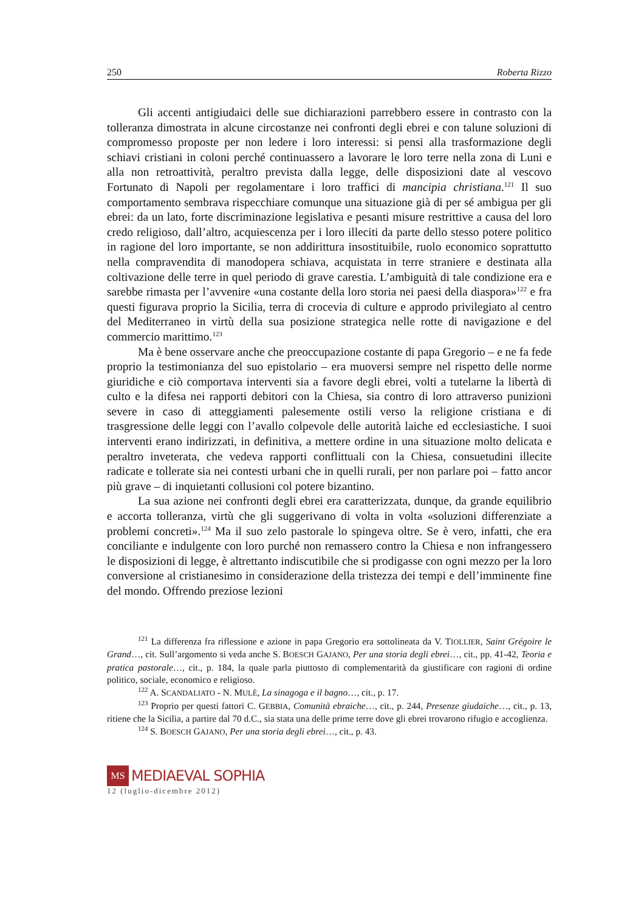250 Roberta Rizzo
Gli accenti antigiudaici delle sue dichiarazioni parrebbero essere in contrasto con la tolleranza dimostrata in alcune circostanze nei confronti degli ebrei e con talune soluzioni di compromesso proposte per non ledere i loro interessi: si pensi alla trasformazione degli schiavi cristiani in coloni perché continuassero a lavorare le loro terre nella zona di Luni e alla non retroattività, peraltro prevista dalla legge, delle disposizioni date al vescovo Fortunato di Napoli per regolamentare i loro traffici di mancipia christiana.<sup>121</sup> Il suo comportamento sembrava rispecchiare comunque una situazione già di per sé ambigua per gli ebrei: da un lato, forte discriminazione legislativa e pesanti misure restrittive a causa del loro credo religioso, dall’altro, acquiescenza per i loro illeciti da parte dello stesso potere politico in ragione del loro importante, se non addirittura insostituibile, ruolo economico soprattutto nella compravendita di manodopera schiava, acquistata in terre straniere e destinata alla coltivazione delle terre in quel periodo di grave carestia. L’ambiguità di tale condizione era e sarebbe rimasta per l’avvenire «una costante della loro storia nei paesi della diaspora»<sup>122</sup> e fra questi figurava proprio la Sicilia, terra di crocevia di culture e approdo privilegiato al centro del Mediterraneo in virtù della sua posizione strategica nelle rotte di navigazione e del commercio marittimo.<sup>123</sup>
Ma è bene osservare anche che preoccupazione costante di papa Gregorio – e ne fa fede proprio la testimonianza del suo epistolario – era muoversi sempre nel rispetto delle norme giuridiche e ciò comportava interventi sia a favore degli ebrei, volti a tutelarne la libertà di culto e la difesa nei rapporti debitori con la Chiesa, sia contro di loro attraverso punizioni severe in caso di atteggiamenti palesemente ostili verso la religione cristiana e di trasgressione delle leggi con l’avallo colpevole delle autorità laiche ed ecclesiastiche. I suoi interventi erano indirizzati, in definitiva, a mettere ordine in una situazione molto delicata e peraltro inveterata, che vedeva rapporti conflittuali con la Chiesa, consuetudini illecite radicate e tollerate sia nei contesti urbani che in quelli rurali, per non parlare poi – fatto ancor più grave – di inquietanti collusioni col potere bizantino.
La sua azione nei confronti degli ebrei era caratterizzata, dunque, da grande equilibrio e accorta tolleranza, virtù che gli suggerivano di volta in volta «soluzioni differenziate a problemi concreti».<sup>124</sup> Ma il suo zelo pastorale lo spingeva oltre. Se è vero, infatti, che era conciliante e indulgente con loro purché non remassero contro la Chiesa e non infrangessero le disposizioni di legge, è altrettanto indiscutibile che si prodigasse con ogni mezzo per la loro conversione al cristianesimo in considerazione della tristezza dei tempi e dell’imminente fine del mondo. Offrendo preziose lezioni
<sup>121</sup> La differenza fra riflessione e azione in papa Gregorio era sottolineata da V. TIOLLIER, Saint Grégoire le Grand…, cit. Sull’argomento si veda anche S. BOESCH GAJANO, Per una storia degli ebrei…, cit., pp. 41-42, Teoria e pratica pastorale…, cit., p. 184, la quale parla piuttosto di complementarità da giustificare con ragioni di ordine politico, sociale, economico e religioso.
<sup>122</sup> A. SCANDALIATO - N. MULÈ, La sinagoga e il bagno…, cit., p. 17.
<sup>123</sup> Proprio per questi fattori C. GEBBIA, Comunità ebraiche…, cit., p. 244, Presenze giudaiche…, cit., p. 13, ritiene che la Sicilia, a partire dal 70 d.C., sia stata una delle prime terre dove gli ebrei trovarono rifugio e accoglienza.
<sup>124</sup> S. BOESCH GAJANO, Per una storia degli ebrei…, cit., p. 43.
MS
MEDIAEVAL SOPHIA
12 (luglio-dicembre 2012)